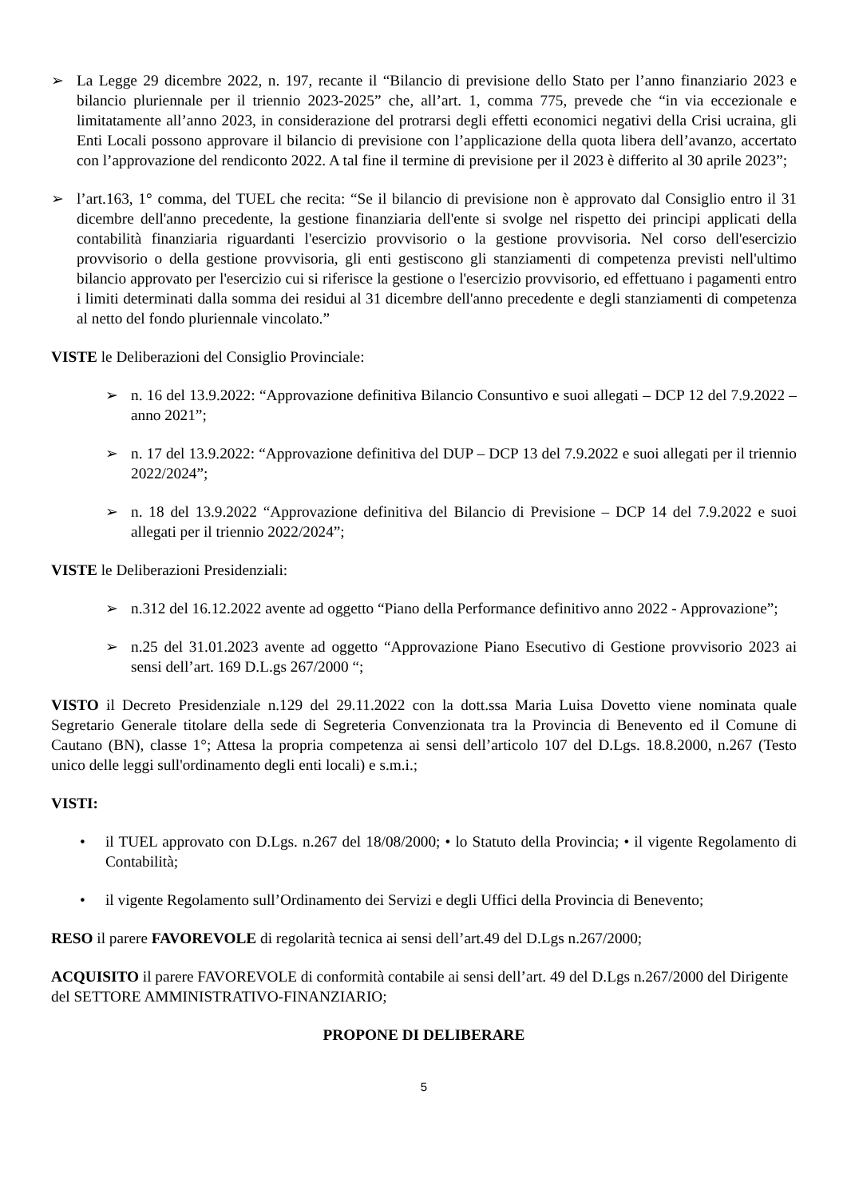➢ La Legge 29 dicembre 2022, n. 197, recante il “Bilancio di previsione dello Stato per l’anno finanziario 2023 e bilancio pluriennale per il triennio 2023-2025” che, all’art. 1, comma 775, prevede che “in via eccezionale e limitatamente all’anno 2023, in considerazione del protrarsi degli effetti economici negativi della Crisi ucraina, gli Enti Locali possono approvare il bilancio di previsione con l’applicazione della quota libera dell’avanzo, accertato con l’approvazione del rendiconto 2022. A tal fine il termine di previsione per il 2023 è differito al 30 aprile 2023”;
➢ l’art.163, 1° comma, del TUEL che recita: “Se il bilancio di previsione non è approvato dal Consiglio entro il 31 dicembre dell'anno precedente, la gestione finanziaria dell'ente si svolge nel rispetto dei principi applicati della contabilità finanziaria riguardanti l'esercizio provvisorio o la gestione provvisoria. Nel corso dell'esercizio provvisorio o della gestione provvisoria, gli enti gestiscono gli stanziamenti di competenza previsti nell'ultimo bilancio approvato per l'esercizio cui si riferisce la gestione o l'esercizio provvisorio, ed effettuano i pagamenti entro i limiti determinati dalla somma dei residui al 31 dicembre dell'anno precedente e degli stanziamenti di competenza al netto del fondo pluriennale vincolato.”
VISTE le Deliberazioni del Consiglio Provinciale:
➢ n. 16 del 13.9.2022: “Approvazione definitiva Bilancio Consuntivo e suoi allegati – DCP 12 del 7.9.2022 – anno 2021”;
➢ n. 17 del 13.9.2022: “Approvazione definitiva del DUP – DCP 13 del 7.9.2022 e suoi allegati per il triennio 2022/2024”;
➢ n. 18 del 13.9.2022 “Approvazione definitiva del Bilancio di Previsione – DCP 14 del 7.9.2022 e suoi allegati per il triennio 2022/2024”;
VISTE le Deliberazioni Presidenziali:
➢ n.312 del 16.12.2022 avente ad oggetto “Piano della Performance definitivo anno 2022 - Approvazione”;
➢ n.25 del 31.01.2023 avente ad oggetto “Approvazione Piano Esecutivo di Gestione provvisorio 2023 ai sensi dell’art. 169 D.L.gs 267/2000 “;
VISTO il Decreto Presidenziale n.129 del 29.11.2022 con la dott.ssa Maria Luisa Dovetto viene nominata quale Segretario Generale titolare della sede di Segreteria Convenzionata tra la Provincia di Benevento ed il Comune di Cautano (BN), classe 1°; Attesa la propria competenza ai sensi dell’articolo 107 del D.Lgs. 18.8.2000, n.267 (Testo unico delle leggi sull'ordinamento degli enti locali) e s.m.i.;
VISTI:
• il TUEL approvato con D.Lgs. n.267 del 18/08/2000; • lo Statuto della Provincia; • il vigente Regolamento di Contabilità;
• il vigente Regolamento sull’Ordinamento dei Servizi e degli Uffici della Provincia di Benevento;
RESO il parere FAVOREVOLE di regolarità tecnica ai sensi dell’art.49 del D.Lgs n.267/2000;
ACQUISITO il parere FAVOREVOLE di conformità contabile ai sensi dell’art. 49 del D.Lgs n.267/2000 del Dirigente del SETTORE AMMINISTRATIVO-FINANZIARIO;
PROPONE DI DELIBERARE
5